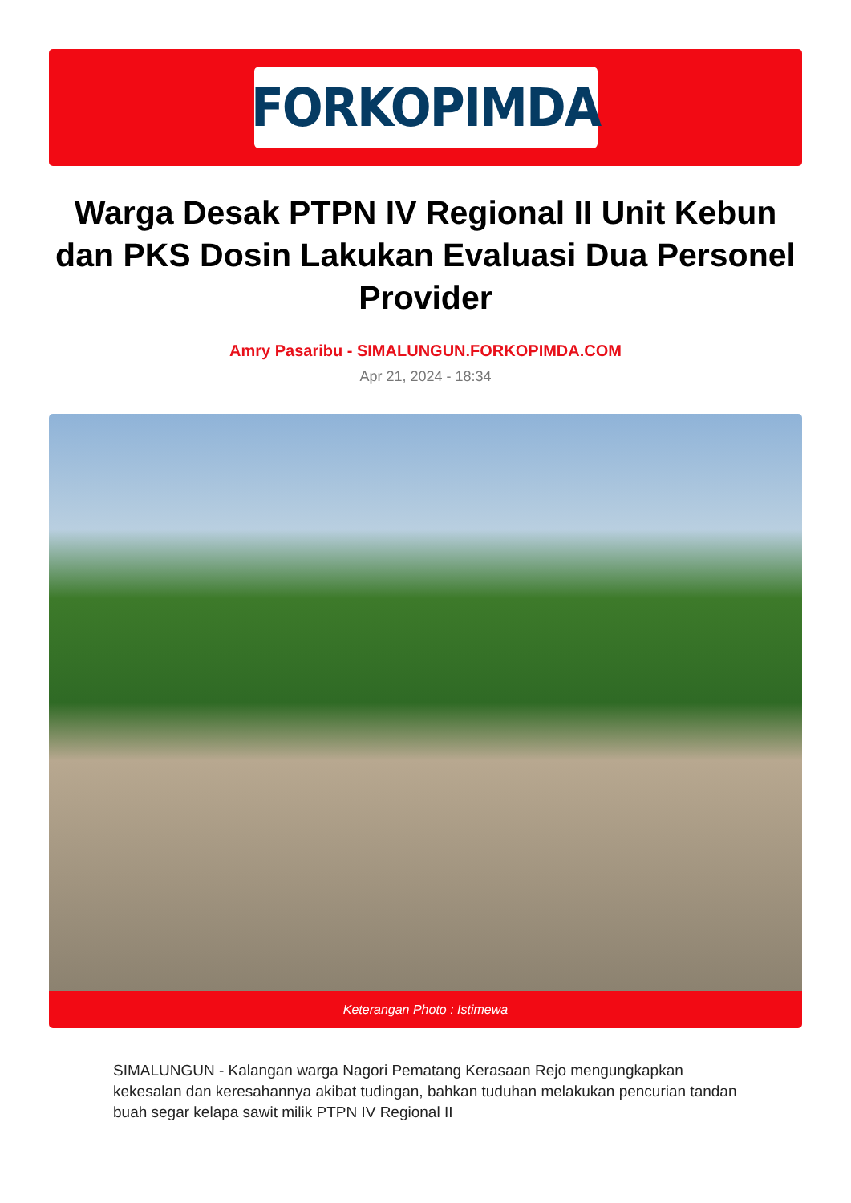FORKOPIMDA
Warga Desak PTPN IV Regional II Unit Kebun dan PKS Dosin Lakukan Evaluasi Dua Personel Provider
Amry Pasaribu - SIMALUNGUN.FORKOPIMDA.COM
Apr 21, 2024 - 18:34
Keterangan Photo : Istimewa
SIMALUNGUN - Kalangan warga Nagori Pematang Kerasaan Rejo mengungkapkan kekesalan dan keresahannya akibat tudingan, bahkan tuduhan melakukan pencurian tandan buah segar kelapa sawit milik PTPN IV Regional II